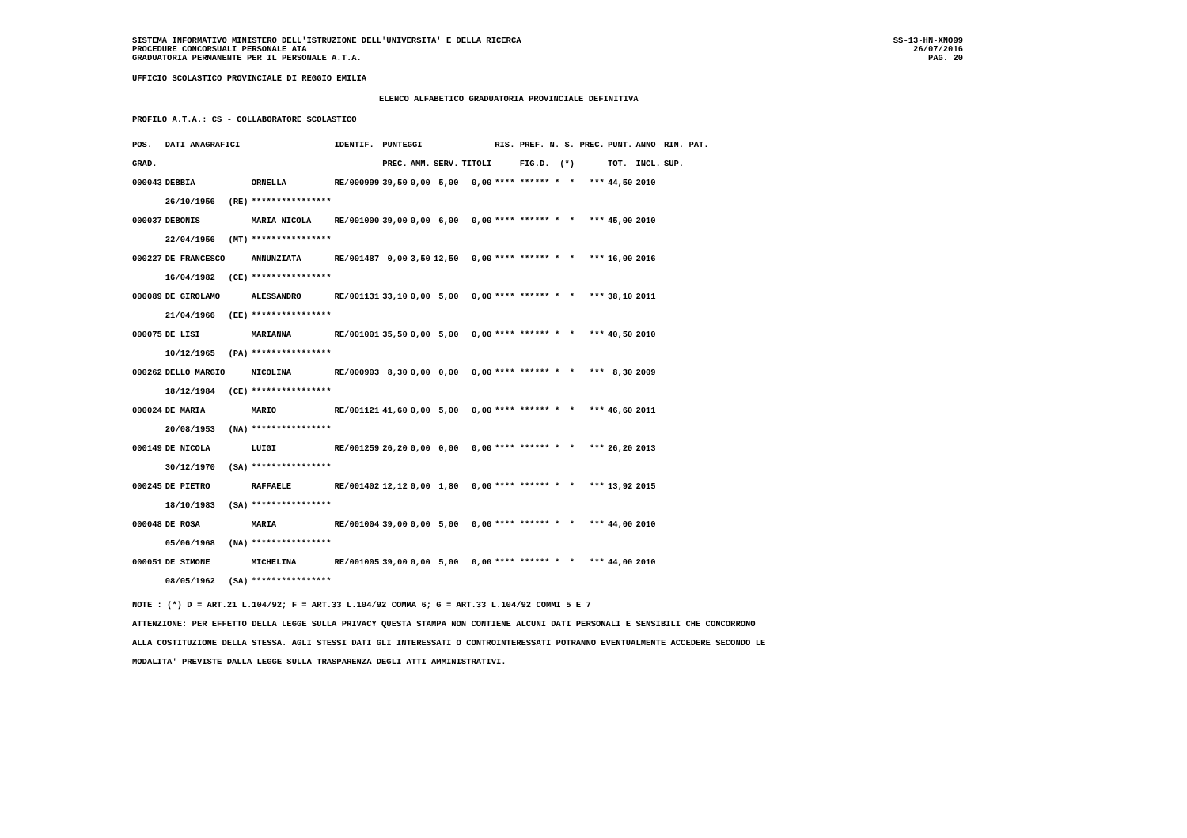SISTEMA INFORMATIVO MINISTERO DELL'ISTRUZIONE DELL'UNIVERSITA' E DELLA RICERCA
PROCEDURE CONCORSUALI PERSONALE ATA
GRADUATORIA PERMANENTE PER IL PERSONALE A.T.A.
SS-13-HN-XNO99
26/07/2016
PAG. 20
UFFICIO SCOLASTICO PROVINCIALE DI REGGIO EMILIA
ELENCO ALFABETICO GRADUATORIA PROVINCIALE DEFINITIVA
PROFILO A.T.A.: CS - COLLABORATORE SCOLASTICO
| POS. | DATI ANAGRAFICI | | | IDENTIF. | PUNTEGGI | | | | RIS. PREF. N. S. PREC. | PUNT. | ANNO | RIN. PAT. |
| --- | --- | --- | --- | --- | --- | --- | --- | --- | --- | --- | --- | --- |
| GRAD. | | | | | PREC. | AMM. | SERV. | TITOLI | FIG.D. (*) | TOT. | INCL. | SUP. |
| 000043 | DEBBIA | | ORNELLA | RE/000999 | 39,50 | 0,00 | 5,00 | 0,00 | **** ****** * * *** | 44,50 | 2010 | |
| | 26/10/1956 | (RE) | **************** | | | | | | | | | |
| 000037 | DEBONIS | | MARIA NICOLA | RE/001000 | 39,00 | 0,00 | 6,00 | 0,00 | **** ****** * * *** | 45,00 | 2010 | |
| | 22/04/1956 | (MT) | **************** | | | | | | | | | |
| 000227 | DE FRANCESCO | | ANNUNZIATA | RE/001487 | 0,00 | 3,50 | 12,50 | 0,00 | **** ****** * * *** | 16,00 | 2016 | |
| | 16/04/1982 | (CE) | **************** | | | | | | | | | |
| 000089 | DE GIROLAMO | | ALESSANDRO | RE/001131 | 33,10 | 0,00 | 5,00 | 0,00 | **** ****** * * *** | 38,10 | 2011 | |
| | 21/04/1966 | (EE) | **************** | | | | | | | | | |
| 000075 | DE LISI | | MARIANNA | RE/001001 | 35,50 | 0,00 | 5,00 | 0,00 | **** ****** * * *** | 40,50 | 2010 | |
| | 10/12/1965 | (PA) | **************** | | | | | | | | | |
| 000262 | DELLO MARGIO | | NICOLINA | RE/000903 | 8,30 | 0,00 | 0,00 | 0,00 | **** ****** * * *** | 8,30 | 2009 | |
| | 18/12/1984 | (CE) | **************** | | | | | | | | | |
| 000024 | DE MARIA | | MARIO | RE/001121 | 41,60 | 0,00 | 5,00 | 0,00 | **** ****** * * *** | 46,60 | 2011 | |
| | 20/08/1953 | (NA) | **************** | | | | | | | | | |
| 000149 | DE NICOLA | | LUIGI | RE/001259 | 26,20 | 0,00 | 0,00 | 0,00 | **** ****** * * *** | 26,20 | 2013 | |
| | 30/12/1970 | (SA) | **************** | | | | | | | | | |
| 000245 | DE PIETRO | | RAFFAELE | RE/001402 | 12,12 | 0,00 | 1,80 | 0,00 | **** ****** * * *** | 13,92 | 2015 | |
| | 18/10/1983 | (SA) | **************** | | | | | | | | | |
| 000048 | DE ROSA | | MARIA | RE/001004 | 39,00 | 0,00 | 5,00 | 0,00 | **** ****** * * *** | 44,00 | 2010 | |
| | 05/06/1968 | (NA) | **************** | | | | | | | | | |
| 000051 | DE SIMONE | | MICHELINA | RE/001005 | 39,00 | 0,00 | 5,00 | 0,00 | **** ****** * * *** | 44,00 | 2010 | |
| | 08/05/1962 | (SA) | **************** | | | | | | | | | |
NOTE : (*) D = ART.21 L.104/92; F = ART.33 L.104/92 COMMA 6; G = ART.33 L.104/92 COMMI 5 E 7
ATTENZIONE: PER EFFETTO DELLA LEGGE SULLA PRIVACY QUESTA STAMPA NON CONTIENE ALCUNI DATI PERSONALI E SENSIBILI CHE CONCORRONO
ALLA COSTITUZIONE DELLA STESSA. AGLI STESSI DATI GLI INTERESSATI O CONTROINTERESSATI POTRANNO EVENTUALMENTE ACCEDERE SECONDO LE
MODALITA' PREVISTE DALLA LEGGE SULLA TRASPARENZA DEGLI ATTI AMMINISTRATIVI.